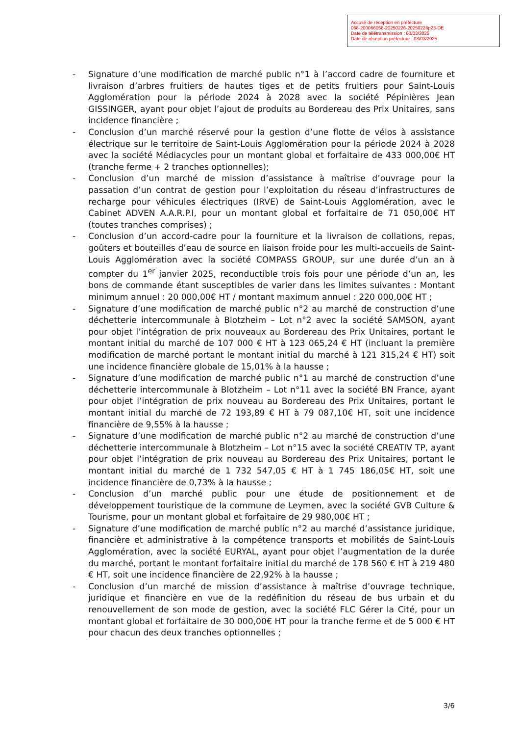Accusé de réception en préfecture
068-200066058-20250226-20250226p23-DE
Date de télétransmission : 03/03/2025
Date de réception préfecture : 03/03/2025
- Signature d’une modification de marché public n°1 à l’accord cadre de fourniture et livraison d’arbres fruitiers de hautes tiges et de petits fruitiers pour Saint-Louis Agglomération pour la période 2024 à 2028 avec la société Pépinières Jean GISSINGER, ayant pour objet l’ajout de produits au Bordereau des Prix Unitaires, sans incidence financière ;
- Conclusion d’un marché réservé pour la gestion d’une flotte de vélos à assistance électrique sur le territoire de Saint-Louis Agglomération pour la période 2024 à 2028 avec la société Médiacycles pour un montant global et forfaitaire de 433 000,00€ HT (tranche ferme + 2 tranches optionnelles);
- Conclusion d’un marché de mission d’assistance à maîtrise d’ouvrage pour la passation d’un contrat de gestion pour l’exploitation du réseau d’infrastructures de recharge pour véhicules électriques (IRVE) de Saint-Louis Agglomération, avec le Cabinet ADVEN A.A.R.P.I, pour un montant global et forfaitaire de 71 050,00€ HT (toutes tranches comprises) ;
- Conclusion d’un accord-cadre pour la fourniture et la livraison de collations, repas, goûters et bouteilles d’eau de source en liaison froide pour les multi-accueils de Saint-Louis Agglomération avec la société COMPASS GROUP, sur une durée d’un an à compter du 1<sup>er</sup> janvier 2025, reconductible trois fois pour une période d’un an, les bons de commande étant susceptibles de varier dans les limites suivantes : Montant minimum annuel : 20 000,00€ HT / montant maximum annuel : 220 000,00€ HT ;
- Signature d’une modification de marché public n°2 au marché de construction d’une déchetterie intercommunale à Blotzheim – Lot n°2 avec la société SAMSON, ayant pour objet l’intégration de prix nouveaux au Bordereau des Prix Unitaires, portant le montant initial du marché de 107 000 € HT à 123 065,24 € HT (incluant la première modification de marché portant le montant initial du marché à 121 315,24 € HT) soit une incidence financière globale de 15,01% à la hausse ;
- Signature d’une modification de marché public n°1 au marché de construction d’une déchetterie intercommunale à Blotzheim – Lot n°11 avec la société BN France, ayant pour objet l’intégration de prix nouveau au Bordereau des Prix Unitaires, portant le montant initial du marché de 72 193,89 € HT à 79 087,10€ HT, soit une incidence financière de 9,55% à la hausse ;
- Signature d’une modification de marché public n°2 au marché de construction d’une déchetterie intercommunale à Blotzheim – Lot n°15 avec la société CREATIV TP, ayant pour objet l’intégration de prix nouveau au Bordereau des Prix Unitaires, portant le montant initial du marché de 1 732 547,05 € HT à 1 745 186,05€ HT, soit une incidence financière de 0,73% à la hausse ;
- Conclusion d’un marché public pour une étude de positionnement et de développement touristique de la commune de Leymen, avec la société GVB Culture & Tourisme, pour un montant global et forfaitaire de 29 980,00€ HT ;
- Signature d’une modification de marché public n°2 au marché d’assistance juridique, financière et administrative à la compétence transports et mobilités de Saint-Louis Agglomération, avec la société EURYAL, ayant pour objet l’augmentation de la durée du marché, portant le montant forfaitaire initial du marché de 178 560 € HT à 219 480 € HT, soit une incidence financière de 22,92% à la hausse ;
- Conclusion d’un marché de mission d’assistance à maîtrise d’ouvrage technique, juridique et financière en vue de la redéfinition du réseau de bus urbain et du renouvellement de son mode de gestion, avec la société FLC Gérer la Cité, pour un montant global et forfaitaire de 30 000,00€ HT pour la tranche ferme et de 5 000 € HT pour chacun des deux tranches optionnelles ;
3/6